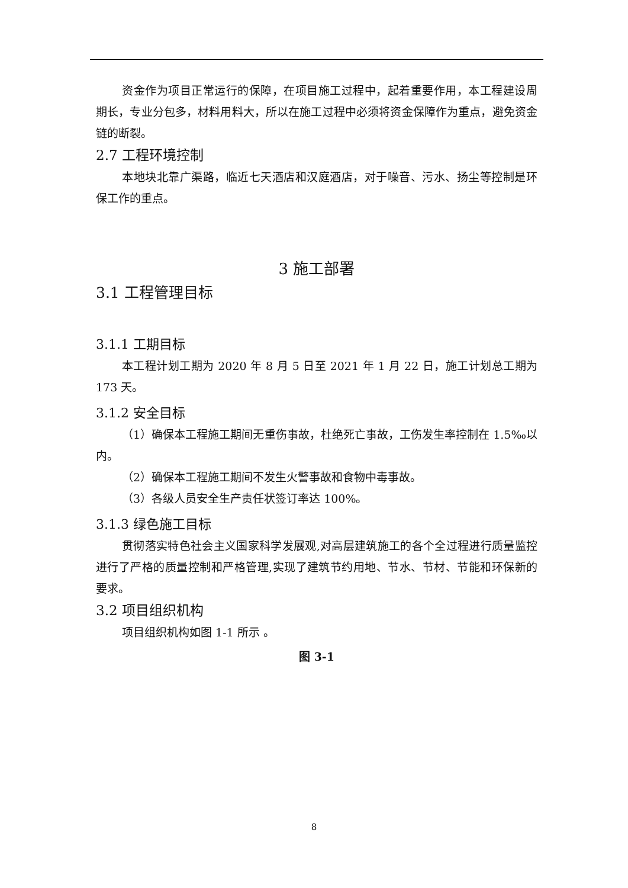资金作为项目正常运行的保障，在项目施工过程中，起着重要作用，本工程建设周期长，专业分包多，材料用料大，所以在施工过程中必须将资金保障作为重点，避免资金链的断裂。
2.7 工程环境控制
本地块北靠广渠路，临近七天酒店和汉庭酒店，对于噪音、污水、扬尘等控制是环保工作的重点。
3 施工部署
3.1 工程管理目标
3.1.1 工期目标
本工程计划工期为 2020 年 8 月 5 日至 2021 年 1 月 22 日，施工计划总工期为 173 天。
3.1.2 安全目标
（1）确保本工程施工期间无重伤事故，杜绝死亡事故，工伤发生率控制在 1.5‰以内。
（2）确保本工程施工期间不发生火警事故和食物中毒事故。
（3）各级人员安全生产责任状签订率达 100%。
3.1.3 绿色施工目标
贯彻落实特色社会主义国家科学发展观,对高层建筑施工的各个全过程进行质量监控进行了严格的质量控制和严格管理,实现了建筑节约用地、节水、节材、节能和环保新的要求。
3.2 项目组织机构
项目组织机构如图 1-1 所示 。
图 3-1
8